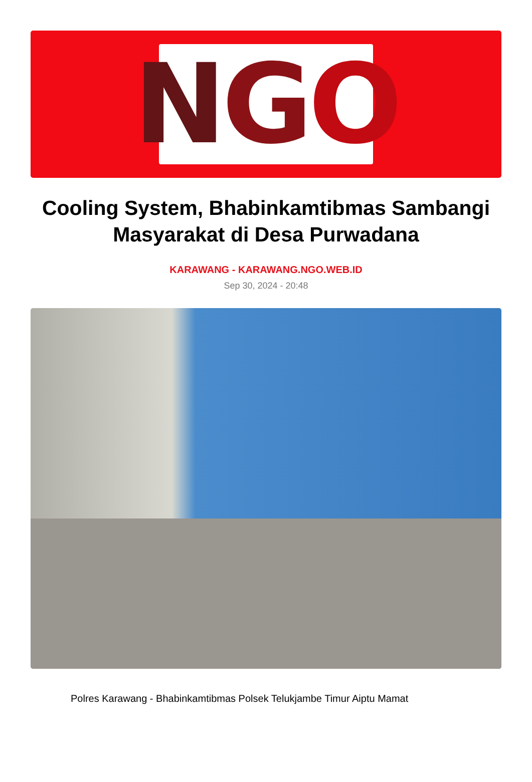N G O
Cooling System, Bhabinkamtibmas Sambangi Masyarakat di Desa Purwadana
KARAWANG - KARAWANG.NGO.WEB.ID
Sep 30, 2024 - 20:48
Polres Karawang - Bhabinkamtibmas Polsek Telukjambe Timur Aiptu Mamat